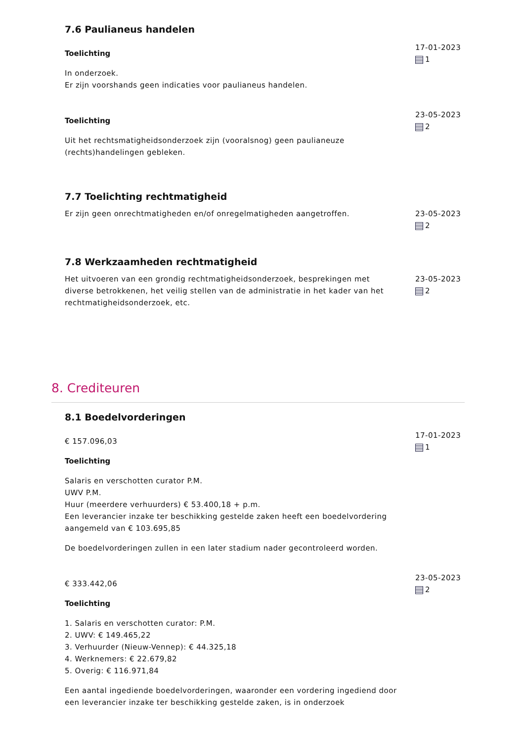7.6 Paulianeus handelen
Toelichting
In onderzoek.
Er zijn voorshands geen indicaties voor paulianeus handelen.
17-01-2023
1
Toelichting
Uit het rechtsmatigheidsonderzoek zijn (vooralsnog) geen paulianeuze (rechts)handelingen gebleken.
23-05-2023
2
7.7 Toelichting rechtmatigheid
Er zijn geen onrechtmatigheden en/of onregelmatigheden aangetroffen.
23-05-2023
2
7.8 Werkzaamheden rechtmatigheid
Het uitvoeren van een grondig rechtmatigheidsonderzoek, besprekingen met diverse betrokkenen, het veilig stellen van de administratie in het kader van het rechtmatigheidsonderzoek, etc.
23-05-2023
2
8. Crediteuren
8.1 Boedelvorderingen
€ 157.096,03
Toelichting
Salaris en verschotten curator P.M.
UWV P.M.
Huur (meerdere verhuurders) € 53.400,18 + p.m.
Een leverancier inzake ter beschikking gestelde zaken heeft een boedelvordering aangemeld van € 103.695,85
De boedelvorderingen zullen in een later stadium nader gecontroleerd worden.
17-01-2023
1
€ 333.442,06
Toelichting
1. Salaris en verschotten curator: P.M.
2. UWV: € 149.465,22
3. Verhuurder (Nieuw-Vennep): € 44.325,18
4. Werknemers: € 22.679,82
5. Overig: € 116.971,84
Een aantal ingediende boedelvorderingen, waaronder een vordering ingediend door een leverancier inzake ter beschikking gestelde zaken, is in onderzoek
23-05-2023
2